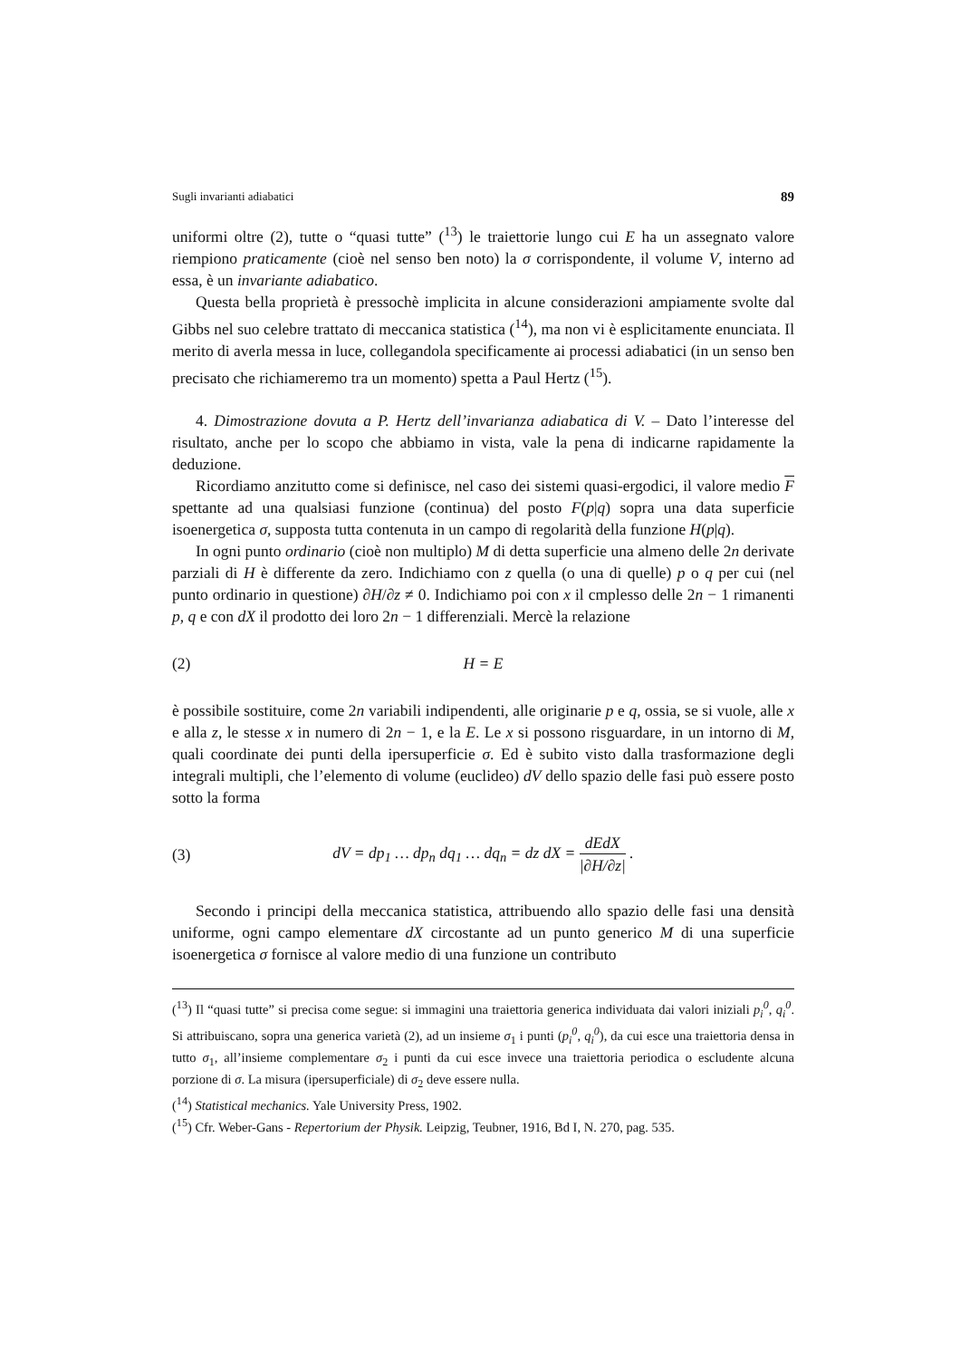Sugli invarianti adiabatici 89
uniformi oltre (2), tutte o “quasi tutte” (<sup>13</sup>) le traiettorie lungo cui E ha un assegnato valore riempiono praticamente (cioè nel senso ben noto) la σ corrispondente, il volume V, interno ad essa, è un invariante adiabatico.
Questa bella proprietà è pressochè implicita in alcune considerazioni ampiamente svolte dal Gibbs nel suo celebre trattato di meccanica statistica (<sup>14</sup>), ma non vi è esplicitamente enunciata. Il merito di averla messa in luce, collegandola specificamente ai processi adiabatici (in un senso ben precisato che richiameremo tra un momento) spetta a Paul Hertz (<sup>15</sup>).
4. Dimostrazione dovuta a P. Hertz dell’invarianza adiabatica di V. – Dato l’interesse del risultato, anche per lo scopo che abbiamo in vista, vale la pena di indicarne rapidamente la deduzione.
Ricordiamo anzitutto come si definisce, nel caso dei sistemi quasi-ergodici, il valore medio F spettante ad una qualsiasi funzione (continua) del posto F(p|q) sopra una data superficie isoenergetica σ, supposta tutta contenuta in un campo di regolarità della funzione H(p|q).
In ogni punto ordinario (cioè non multiplo) M di detta superficie una almeno delle 2n derivate parziali di H è differente da zero. Indichiamo con z quella (o una di quelle) p o q per cui (nel punto ordinario in questione) ∂H/∂z ≠ 0. Indichiamo poi con x il cmplesso delle 2n − 1 rimanenti p, q e con dX il prodotto dei loro 2n − 1 differenziali. Mercè la relazione
(2) H = E
è possibile sostituire, come 2n variabili indipendenti, alle originarie p e q, ossia, se si vuole, alle x e alla z, le stesse x in numero di 2n − 1, e la E. Le x si possono risguardare, in un intorno di M, quali coordinate dei punti della ipersuperficie σ. Ed è subito visto dalla trasformazione degli integrali multipli, che l’elemento di volume (euclideo) dV dello spazio delle fasi può essere posto sotto la forma
(3) dV = dp<sub>1</sub> … dp<sub>n</sub> dq<sub>1</sub> … dq<sub>n</sub> = dz dX = dEdX |∂H/∂z| .
Secondo i principi della meccanica statistica, attribuendo allo spazio delle fasi una densità uniforme, ogni campo elementare dX circostante ad un punto generico M di una superficie isoenergetica σ fornisce al valore medio di una funzione un contributo
(<sup>13</sup>) Il “quasi tutte” si precisa come segue: si immagini una traiettoria generica individuata dai valori iniziali p<sub>i</sub><sup>0</sup>, q<sub>i</sub><sup>0</sup>. Si attribuiscano, sopra una generica varietà (2), ad un insieme σ<sub>1</sub> i punti (p<sub>i</sub><sup>0</sup>, q<sub>i</sub><sup>0</sup>), da cui esce una traiettoria densa in tutto σ<sub>1</sub>, all’insieme complementare σ<sub>2</sub> i punti da cui esce invece una traiettoria periodica o escludente alcuna porzione di σ. La misura (ipersuperficiale) di σ<sub>2</sub> deve essere nulla.
(<sup>14</sup>) Statistical mechanics. Yale University Press, 1902.
(<sup>15</sup>) Cfr. Weber-Gans - Repertorium der Physik. Leipzig, Teubner, 1916, Bd I, N. 270, pag. 535.